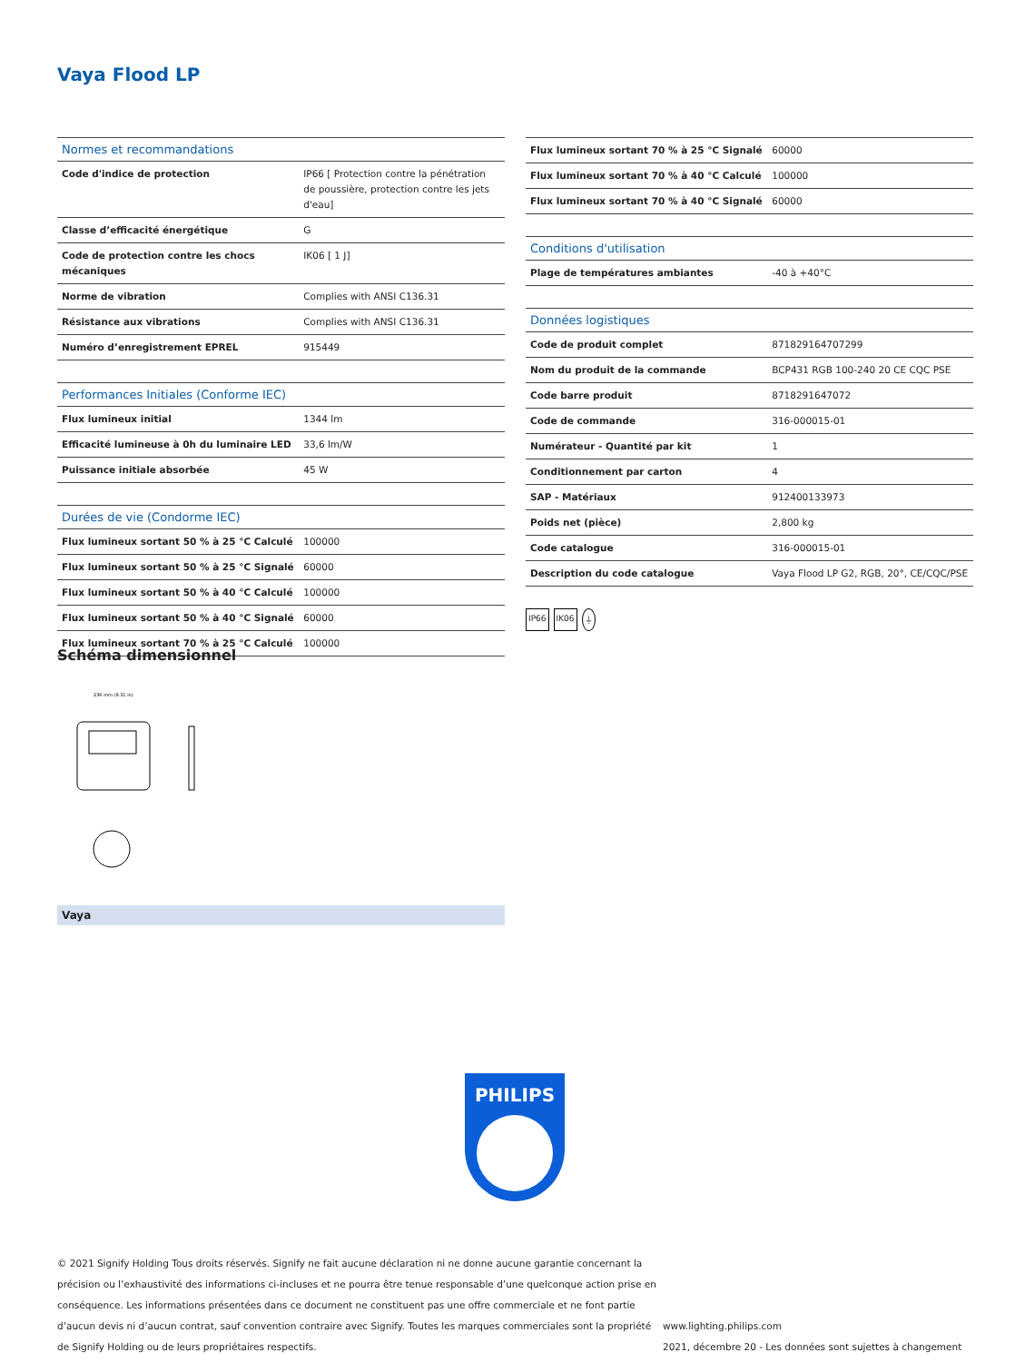Vaya Flood LP
| Normes et recommandations | |
| --- | --- |
| Code d'indice de protection | IP66 [ Protection contre la pénétration de poussière, protection contre les jets d'eau] |
| Classe d’efficacité énergétique | G |
| Code de protection contre les chocs mécaniques | IK06 [ 1 J] |
| Norme de vibration | Complies with ANSI C136.31 |
| Résistance aux vibrations | Complies with ANSI C136.31 |
| Numéro d’enregistrement EPREL | 915449 |
| Performances Initiales (Conforme IEC) | |
| --- | --- |
| Flux lumineux initial | 1344 lm |
| Efficacité lumineuse à 0h du luminaire LED | 33,6 lm/W |
| Puissance initiale absorbée | 45 W |
| Durées de vie (Condorme IEC) | |
| --- | --- |
| Flux lumineux sortant 50 % à 25 °C Calculé | 100000 |
| Flux lumineux sortant 50 % à 25 °C Signalé | 60000 |
| Flux lumineux sortant 50 % à 40 °C Calculé | 100000 |
| Flux lumineux sortant 50 % à 40 °C Signalé | 60000 |
| Flux lumineux sortant 70 % à 25 °C Calculé | 100000 |
| Flux lumineux sortant 70 % à 25 °C Signalé | 60000 |
| Flux lumineux sortant 70 % à 40 °C Calculé | 100000 |
| Flux lumineux sortant 70 % à 40 °C Signalé | 60000 |
| Conditions d'utilisation | |
| --- | --- |
| Plage de températures ambiantes | -40 à +40°C |
| Données logistiques | |
| --- | --- |
| Code de produit complet | 871829164707299 |
| Nom du produit de la commande | BCP431 RGB 100-240 20 CE CQC PSE |
| Code barre produit | 8718291647072 |
| Code de commande | 316-000015-01 |
| Numérateur - Quantité par kit | 1 |
| Conditionnement par carton | 4 |
| SAP - Matériaux | 912400133973 |
| Poids net (pièce) | 2,800 kg |
| Code catalogue | 316-000015-01 |
| Description du code catalogue | Vaya Flood LP G2, RGB, 20°, CE/CQC/PSE |
IP66 IK06 ⏚
Schéma dimensionnel
236 mm (9.31 in)
Vaya
PHILIPS
© 2021 Signify Holding Tous droits réservés. Signify ne fait aucune déclaration ni ne donne aucune garantie concernant la précision ou l’exhaustivité des informations ci-incluses et ne pourra être tenue responsable d’une quelconque action prise en conséquence. Les informations présentées dans ce document ne constituent pas une offre commerciale et ne font partie d’aucun devis ni d’aucun contrat, sauf convention contraire avec Signify. Toutes les marques commerciales sont la propriété de Signify Holding ou de leurs propriétaires respectifs.
www.lighting.philips.com
2021, décembre 20 - Les données sont sujettes à changement